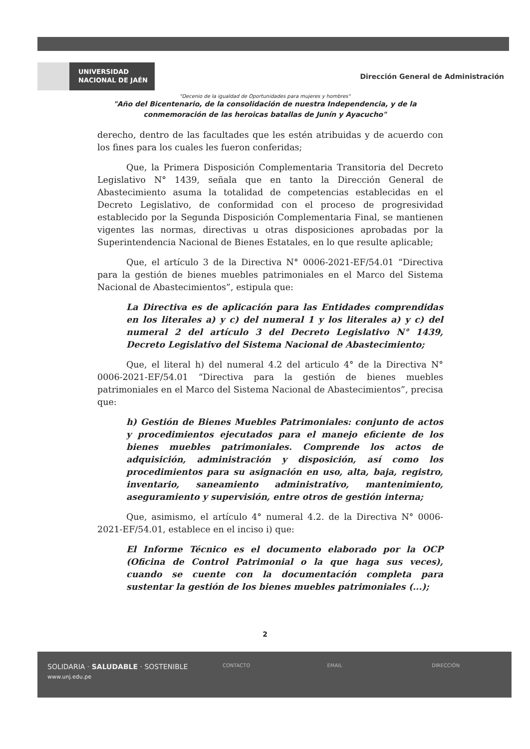UNIVERSIDAD
NACIONAL DE JAÉN
Dirección General de Administración
"Decenio de la igualdad de Oportunidades para mujeres y hombres"
"Año del Bicentenario, de la consolidación de nuestra Independencia, y de la
conmemoración de las heroicas batallas de Junín y Ayacucho"
derecho, dentro de las facultades que les estén atribuidas y de acuerdo con los fines para los cuales les fueron conferidas;
Que, la Primera Disposición Complementaria Transitoria del Decreto Legislativo N° 1439, señala que en tanto la Dirección General de Abastecimiento asuma la totalidad de competencias establecidas en el Decreto Legislativo, de conformidad con el proceso de progresividad establecido por la Segunda Disposición Complementaria Final, se mantienen vigentes las normas, directivas u otras disposiciones aprobadas por la Superintendencia Nacional de Bienes Estatales, en lo que resulte aplicable;
Que, el artículo 3 de la Directiva N° 0006-2021-EF/54.01 “Directiva para la gestión de bienes muebles patrimoniales en el Marco del Sistema Nacional de Abastecimientos”, estipula que:
La Directiva es de aplicación para las Entidades comprendidas en los literales a) y c) del numeral 1 y los literales a) y c) del numeral 2 del artículo 3 del Decreto Legislativo N° 1439, Decreto Legislativo del Sistema Nacional de Abastecimiento;
Que, el literal h) del numeral 4.2 del articulo 4° de la Directiva N° 0006-2021-EF/54.01 “Directiva para la gestión de bienes muebles patrimoniales en el Marco del Sistema Nacional de Abastecimientos”, precisa que:
h) Gestión de Bienes Muebles Patrimoniales: conjunto de actos y procedimientos ejecutados para el manejo eficiente de los bienes muebles patrimoniales. Comprende los actos de adquisición, administración y disposición, así como los procedimientos para su asignación en uso, alta, baja, registro, inventario, saneamiento administrativo, mantenimiento, aseguramiento y supervisión, entre otros de gestión interna;
Que, asimismo, el artículo 4° numeral 4.2. de la Directiva N° 0006-2021-EF/54.01, establece en el inciso i) que:
El Informe Técnico es el documento elaborado por la OCP (Oficina de Control Patrimonial o la que haga sus veces), cuando se cuente con la documentación completa para sustentar la gestión de los bienes muebles patrimoniales (...);
2
SOLIDARIA · SALUDABLE · SOSTENIBLE
www.unj.edu.pe
CONTACTO EMAIL DIRECCIÓN